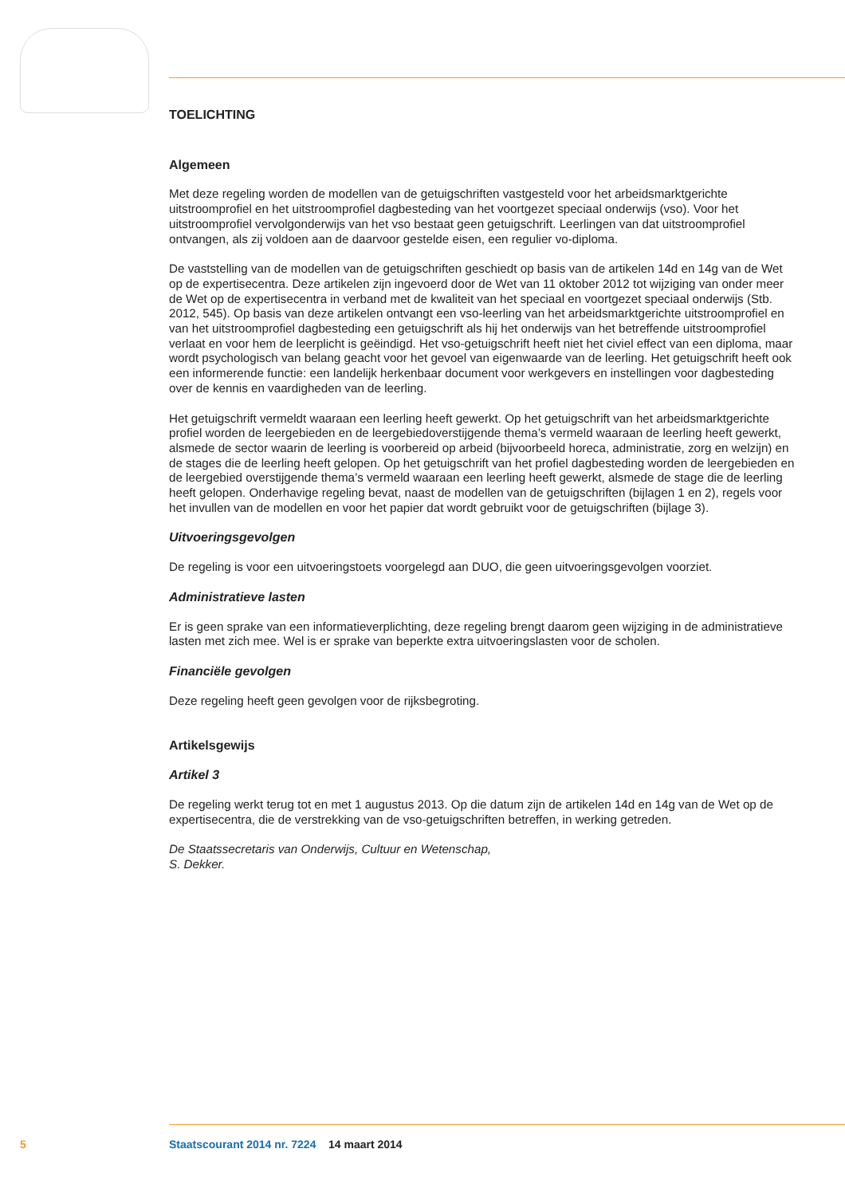TOELICHTING
Algemeen
Met deze regeling worden de modellen van de getuigschriften vastgesteld voor het arbeidsmarktgerichte uitstroomprofiel en het uitstroomprofiel dagbesteding van het voortgezet speciaal onderwijs (vso). Voor het uitstroomprofiel vervolgonderwijs van het vso bestaat geen getuigschrift. Leerlingen van dat uitstroomprofiel ontvangen, als zij voldoen aan de daarvoor gestelde eisen, een regulier vo-diploma.
De vaststelling van de modellen van de getuigschriften geschiedt op basis van de artikelen 14d en 14g van de Wet op de expertisecentra. Deze artikelen zijn ingevoerd door de Wet van 11 oktober 2012 tot wijziging van onder meer de Wet op de expertisecentra in verband met de kwaliteit van het speciaal en voortgezet speciaal onderwijs (Stb. 2012, 545). Op basis van deze artikelen ontvangt een vso-leerling van het arbeidsmarktgerichte uitstroomprofiel en van het uitstroomprofiel dagbesteding een getuigschrift als hij het onderwijs van het betreffende uitstroomprofiel verlaat en voor hem de leerplicht is geëindigd. Het vso-getuigschrift heeft niet het civiel effect van een diploma, maar wordt psychologisch van belang geacht voor het gevoel van eigenwaarde van de leerling. Het getuigschrift heeft ook een informerende functie: een landelijk herkenbaar document voor werkgevers en instellingen voor dagbesteding over de kennis en vaardigheden van de leerling.
Het getuigschrift vermeldt waaraan een leerling heeft gewerkt. Op het getuigschrift van het arbeidsmarktgerichte profiel worden de leergebieden en de leergebiedoverstijgende thema’s vermeld waaraan de leerling heeft gewerkt, alsmede de sector waarin de leerling is voorbereid op arbeid (bijvoorbeeld horeca, administratie, zorg en welzijn) en de stages die de leerling heeft gelopen. Op het getuigschrift van het profiel dagbesteding worden de leergebieden en de leergebied overstijgende thema’s vermeld waaraan een leerling heeft gewerkt, alsmede de stage die de leerling heeft gelopen. Onderhavige regeling bevat, naast de modellen van de getuigschriften (bijlagen 1 en 2), regels voor het invullen van de modellen en voor het papier dat wordt gebruikt voor de getuigschriften (bijlage 3).
Uitvoeringsgevolgen
De regeling is voor een uitvoeringstoets voorgelegd aan DUO, die geen uitvoeringsgevolgen voorziet.
Administratieve lasten
Er is geen sprake van een informatieverplichting, deze regeling brengt daarom geen wijziging in de administratieve lasten met zich mee. Wel is er sprake van beperkte extra uitvoeringslasten voor de scholen.
Financiële gevolgen
Deze regeling heeft geen gevolgen voor de rijksbegroting.
Artikelsgewijs
Artikel 3
De regeling werkt terug tot en met 1 augustus 2013. Op die datum zijn de artikelen 14d en 14g van de Wet op de expertisecentra, die de verstrekking van de vso-getuigschriften betreffen, in werking getreden.
De Staatssecretaris van Onderwijs, Cultuur en Wetenschap,
S. Dekker.
5 Staatscourant 2014 nr. 7224 14 maart 2014